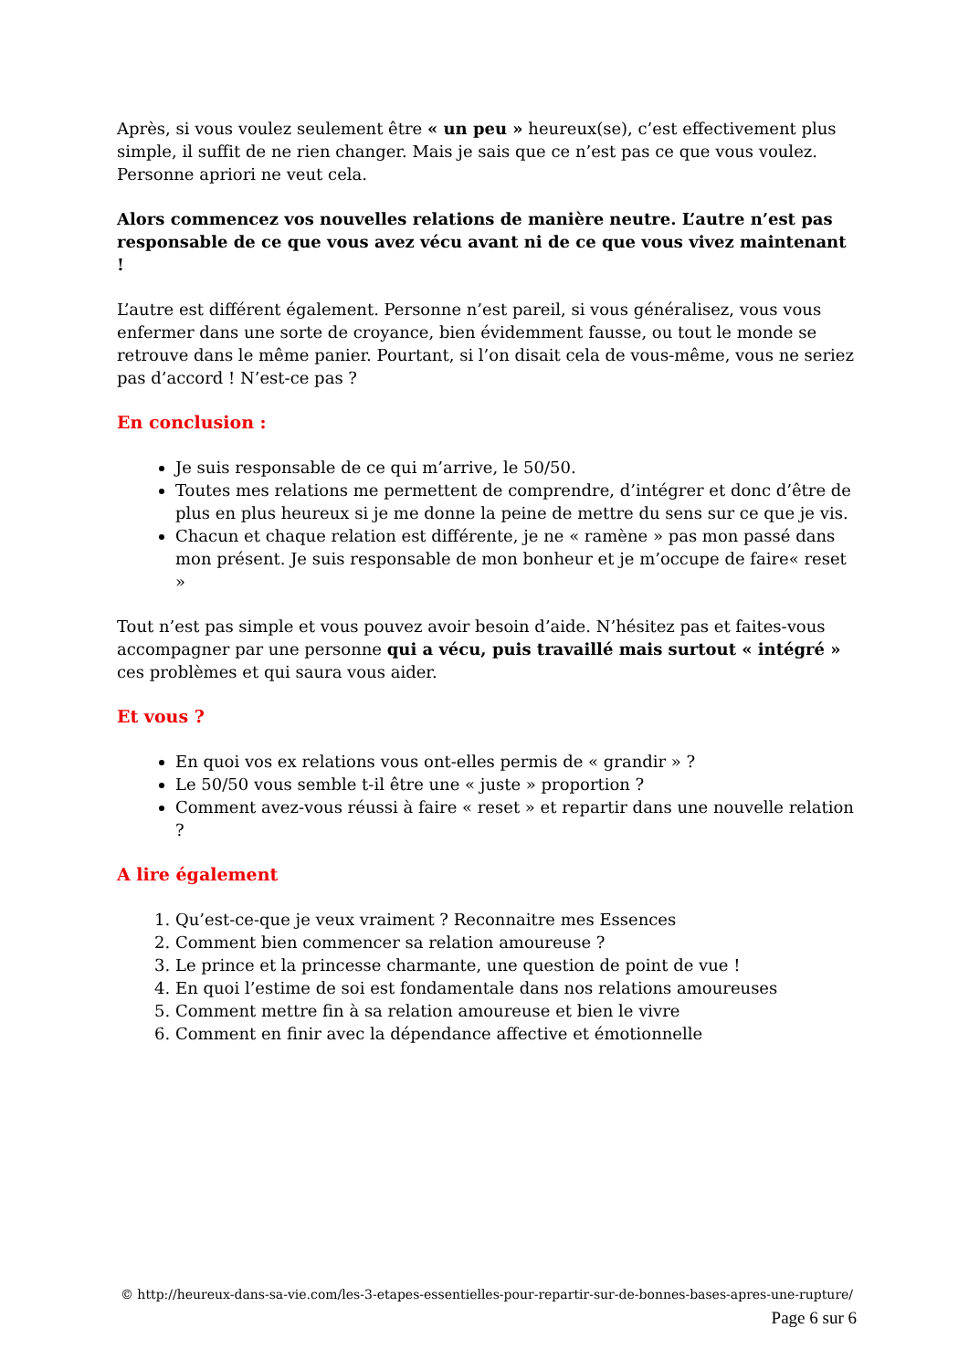Après, si vous voulez seulement être « un peu » heureux(se), c’est effectivement plus simple, il suffit de ne rien changer. Mais je sais que ce n’est pas ce que vous voulez. Personne apriori ne veut cela.
Alors commencez vos nouvelles relations de manière neutre. L’autre n’est pas responsable de ce que vous avez vécu avant ni de ce que vous vivez maintenant !
L’autre est différent également. Personne n’est pareil, si vous généralisez, vous vous enfermer dans une sorte de croyance, bien évidemment fausse, ou tout le monde se retrouve dans le même panier. Pourtant, si l’on disait cela de vous-même, vous ne seriez pas d’accord ! N’est-ce pas ?
En conclusion :
Je suis responsable de ce qui m’arrive, le 50/50.
Toutes mes relations me permettent de comprendre, d’intégrer et donc d’être de plus en plus heureux si je me donne la peine de mettre du sens sur ce que je vis.
Chacun et chaque relation est différente, je ne « ramène » pas mon passé dans mon présent. Je suis responsable de mon bonheur et je m’occupe de faire« reset »
Tout n’est pas simple et vous pouvez avoir besoin d’aide. N’hésitez pas et faites-vous accompagner par une personne qui a vécu, puis travaillé mais surtout « intégré » ces problèmes et qui saura vous aider.
Et vous ?
En quoi vos ex relations vous ont-elles permis de « grandir » ?
Le 50/50 vous semble t-il être une « juste » proportion ?
Comment avez-vous réussi à faire « reset » et repartir dans une nouvelle relation ?
A lire également
1. Qu’est-ce-que je veux vraiment ? Reconnaitre mes Essences
2. Comment bien commencer sa relation amoureuse ?
3. Le prince et la princesse charmante, une question de point de vue !
4. En quoi l’estime de soi est fondamentale dans nos relations amoureuses
5. Comment mettre fin à sa relation amoureuse et bien le vivre
6. Comment en finir avec la dépendance affective et émotionnelle
© http://heureux-dans-sa-vie.com/les-3-etapes-essentielles-pour-repartir-sur-de-bonnes-bases-apres-une-rupture/
Page 6 sur 6